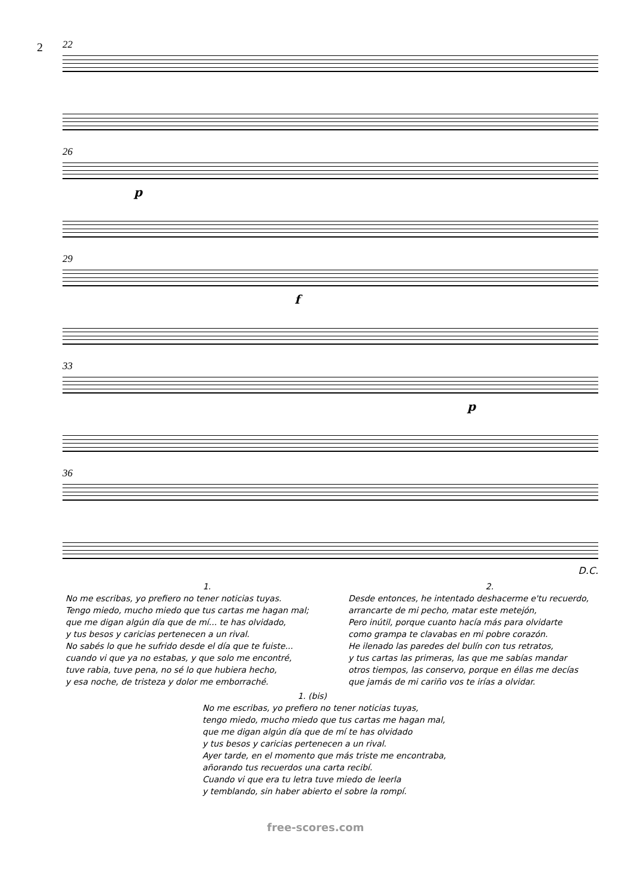2
22
26
p
29
f
33
p
36
D.C.
1.
No me escribas, yo prefiero no tener noticias tuyas.
Tengo miedo, mucho miedo que tus cartas me hagan mal;
que me digan algún día que de mí... te has olvidado,
y tus besos y caricias pertenecen a un rival.
No sabés lo que he sufrido desde el día que te fuiste...
cuando vi que ya no estabas, y que solo me encontré,
tuve rabia, tuve pena, no sé lo que hubiera hecho,
y esa noche, de tristeza y dolor me emborraché.
2.
Desde entonces, he intentado deshacerme e'tu recuerdo,
arrancarte de mi pecho, matar este metejón,
Pero inútil, porque cuanto hacía más para olvidarte
como grampa te clavabas en mi pobre corazón.
He ilenado las paredes del bulín con tus retratos,
y tus cartas las primeras, las que me sabías mandar
otros tiempos, las conservo, porque en éllas me decías
que jamás de mi cariño vos te irías a olvidar.
1. (bis)
No me escribas, yo prefiero no tener noticias tuyas,
tengo miedo, mucho miedo que tus cartas me hagan mal,
que me digan algún día que de mí te has olvidado
y tus besos y caricias pertenecen a un rival.
Ayer tarde, en el momento que más triste me encontraba,
añorando tus recuerdos una carta recibí.
Cuando vi que era tu letra tuve miedo de leerla
y temblando, sin haber abierto el sobre la rompí.
free-scores.com